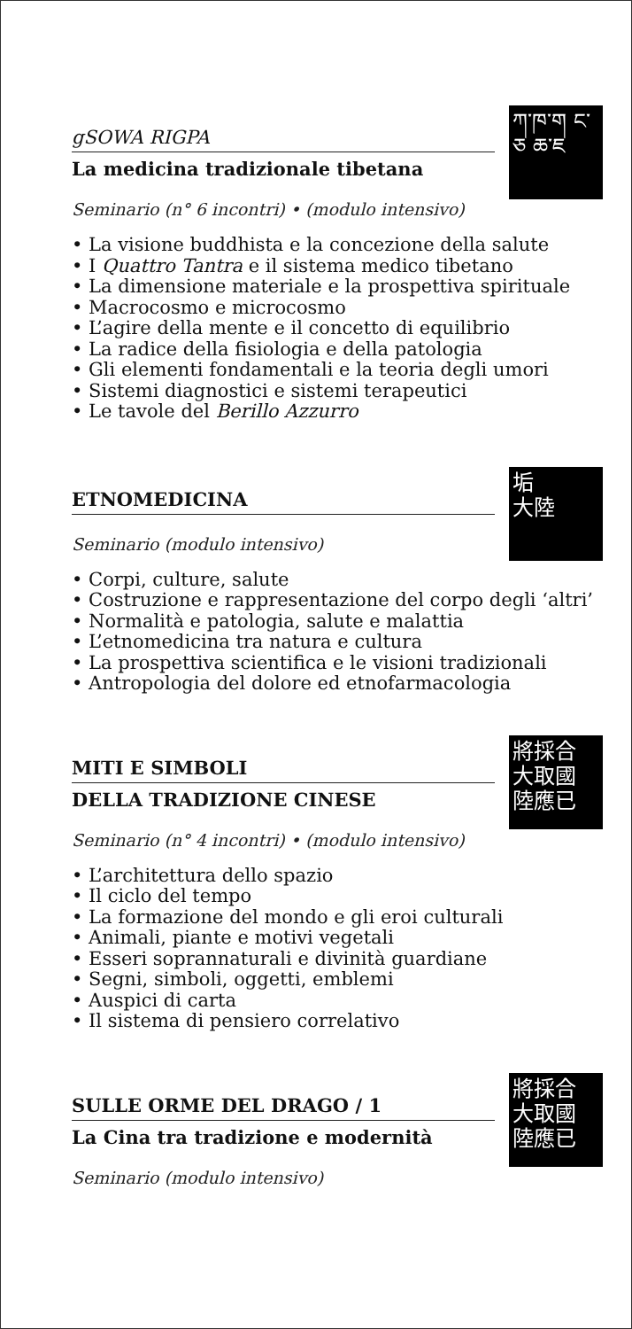ཀ་ཁ་ག ང་ཅ ཆ་ཇ
gSOWA RIGPA
La medicina tradizionale tibetana
Seminario (n° 6 incontri) • (modulo intensivo)
• La visione buddhista e la concezione della salute
• I Quattro Tantra e il sistema medico tibetano
• La dimensione materiale e la prospettiva spirituale
• Macrocosmo e microcosmo
• L’agire della mente e il concetto di equilibrio
• La radice della fisiologia e della patologia
• Gli elementi fondamentali e la teoria degli umori
• Sistemi diagnostici e sistemi terapeutici
• Le tavole del Berillo Azzurro
垢
大陸
ETNOMEDICINA
Seminario (modulo intensivo)
• Corpi, culture, salute
• Costruzione e rappresentazione del corpo degli ‘altri’
• Normalità e patologia, salute e malattia
• L’etnomedicina tra natura e cultura
• La prospettiva scientifica e le visioni tradizionali
• Antropologia del dolore ed etnofarmacologia
將採合
大取國
陸應已
MITI E SIMBOLI
DELLA TRADIZIONE CINESE
Seminario (n° 4 incontri) • (modulo intensivo)
• L’architettura dello spazio
• Il ciclo del tempo
• La formazione del mondo e gli eroi culturali
• Animali, piante e motivi vegetali
• Esseri soprannaturali e divinità guardiane
• Segni, simboli, oggetti, emblemi
• Auspici di carta
• Il sistema di pensiero correlativo
將採合
大取國
陸應已
SULLE ORME DEL DRAGO / 1
La Cina tra tradizione e modernità
Seminario (modulo intensivo)